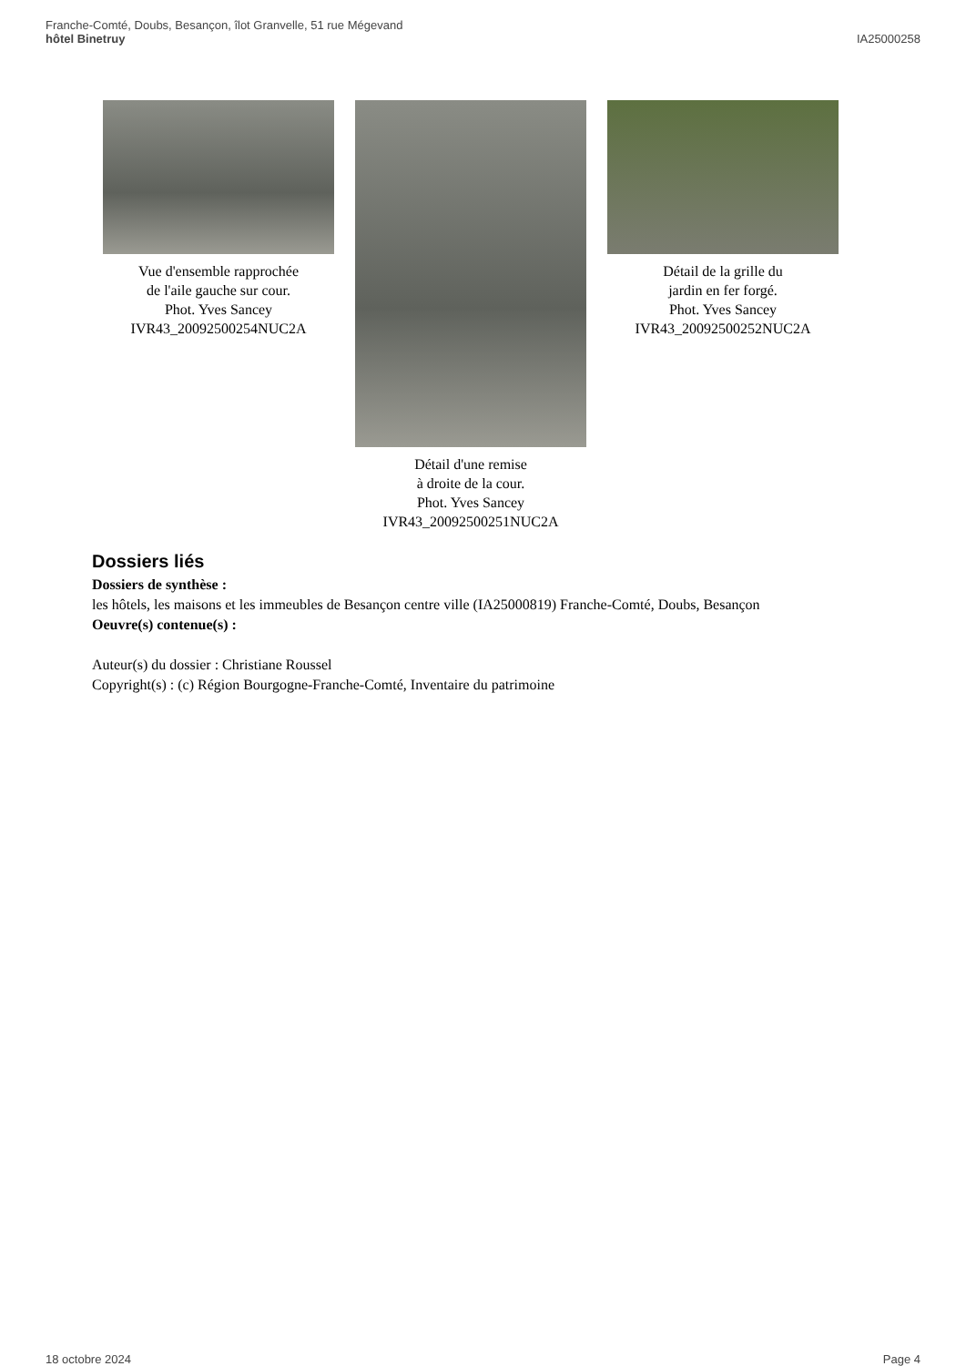Franche-Comté, Doubs, Besançon, îlot Granvelle, 51 rue Mégevand
hôtel Binetruy
IA25000258
Vue d'ensemble rapprochée
de l'aile gauche sur cour.
Phot. Yves Sancey
IVR43_20092500254NUC2A
Détail d'une remise
à droite de la cour.
Phot. Yves Sancey
IVR43_20092500251NUC2A
Détail de la grille du
jardin en fer forgé.
Phot. Yves Sancey
IVR43_20092500252NUC2A
Dossiers liés
Dossiers de synthèse :
les hôtels, les maisons et les immeubles de Besançon centre ville (IA25000819) Franche-Comté, Doubs, Besançon
Oeuvre(s) contenue(s) :
Auteur(s) du dossier : Christiane Roussel
Copyright(s) : (c) Région Bourgogne-Franche-Comté, Inventaire du patrimoine
18 octobre 2024 Page 4